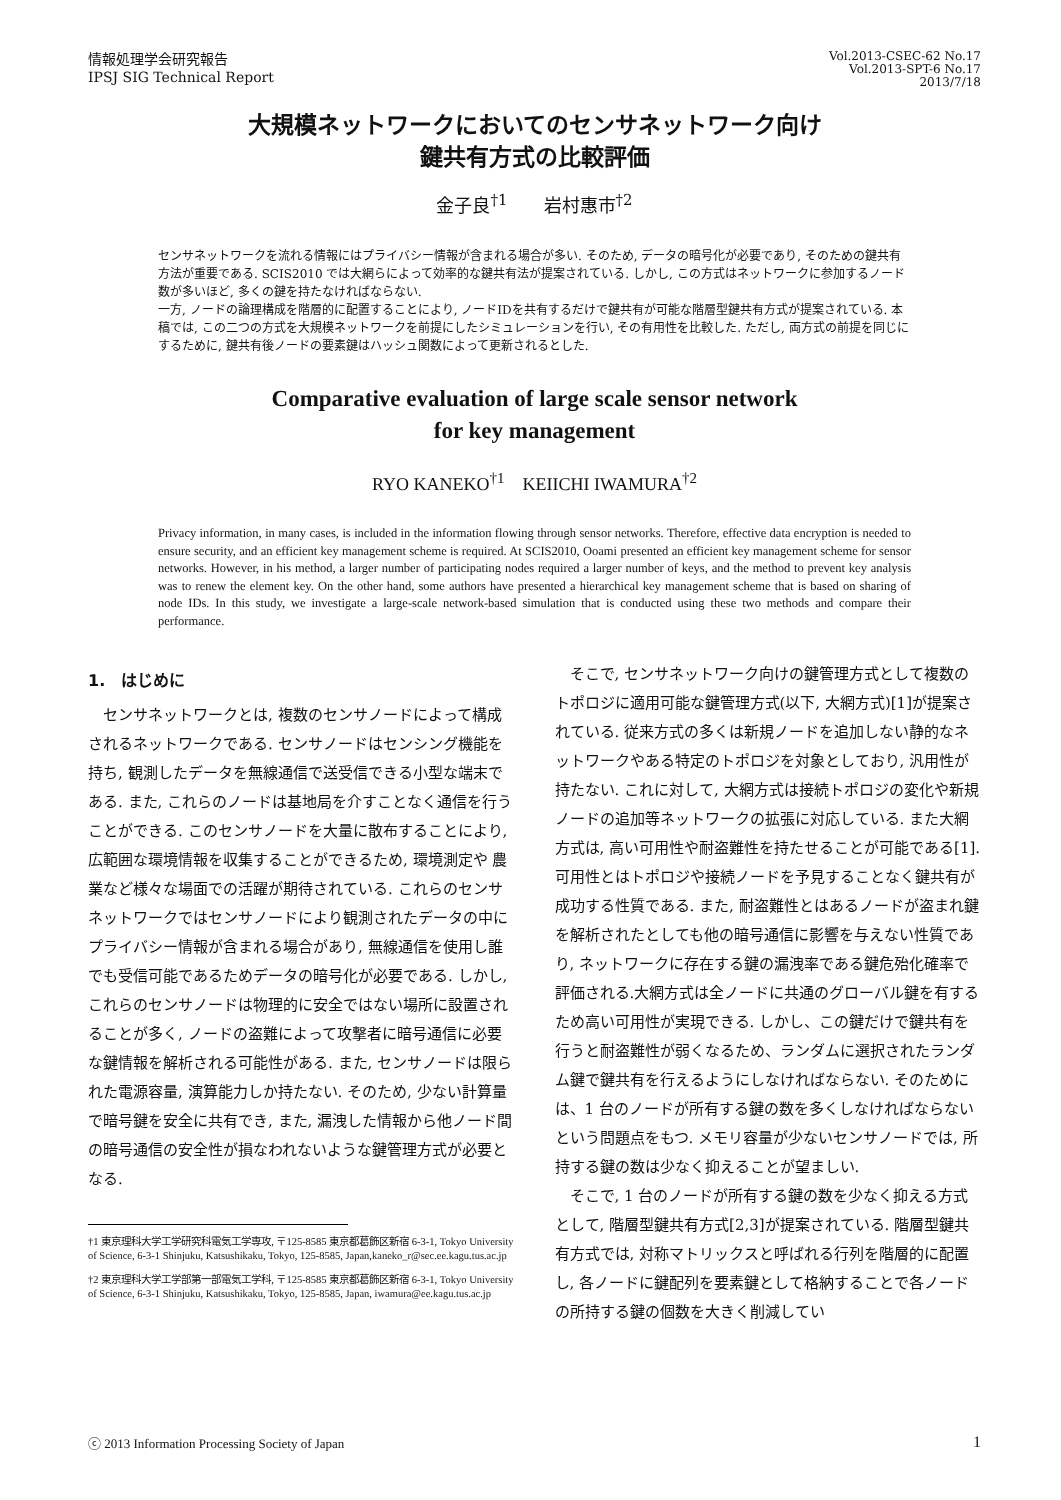情報処理学会研究報告
IPSJ SIG Technical Report
Vol.2013-CSEC-62 No.17
Vol.2013-SPT-6 No.17
2013/7/18
大規模ネットワークにおいてのセンサネットワーク向け
鍵共有方式の比較評価
金子良<sup>†1</sup>　　岩村惠市<sup>†2</sup>
センサネットワークを流れる情報にはプライバシー情報が含まれる場合が多い. そのため, データの暗号化が必要であり, そのための鍵共有方法が重要である. SCIS2010 では大網らによって効率的な鍵共有法が提案されている. しかし, この方式はネットワークに参加するノード数が多いほど, 多くの鍵を持たなければならない.
一方, ノードの論理構成を階層的に配置することにより, ノードIDを共有するだけで鍵共有が可能な階層型鍵共有方式が提案されている. 本稿では, この二つの方式を大規模ネットワークを前提にしたシミュレーションを行い, その有用性を比較した. ただし, 両方式の前提を同じにするために, 鍵共有後ノードの要素鍵はハッシュ関数によって更新されるとした.
Comparative evaluation of large scale sensor network
for key management
RYO KANEKO<sup>†1</sup>　KEIICHI IWAMURA<sup>†2</sup>
Privacy information, in many cases, is included in the information flowing through sensor networks. Therefore, effective data encryption is needed to ensure security, and an efficient key management scheme is required. At SCIS2010, Ooami presented an efficient key management scheme for sensor networks. However, in his method, a larger number of participating nodes required a larger number of keys, and the method to prevent key analysis was to renew the element key. On the other hand, some authors have presented a hierarchical key management scheme that is based on sharing of node IDs. In this study, we investigate a large-scale network-based simulation that is conducted using these two methods and compare their performance.
1.　はじめに
センサネットワークとは, 複数のセンサノードによって構成されるネットワークである. センサノードはセンシング機能を持ち, 観測したデータを無線通信で送受信できる小型な端末である. また, これらのノードは基地局を介すことなく通信を行うことができる. このセンサノードを大量に散布することにより, 広範囲な環境情報を収集することができるため, 環境測定や 農業など様々な場面での活躍が期待されている. これらのセンサネットワークではセンサノードにより観測されたデータの中にプライバシー情報が含まれる場合があり, 無線通信を使用し誰でも受信可能であるためデータの暗号化が必要である. しかし, これらのセンサノードは物理的に安全ではない場所に設置されることが多く, ノードの盗難によって攻撃者に暗号通信に必要な鍵情報を解析される可能性がある. また, センサノードは限られた電源容量, 演算能力しか持たない. そのため, 少ない計算量で暗号鍵を安全に共有でき, また, 漏洩した情報から他ノード間の暗号通信の安全性が損なわれないような鍵管理方式が必要となる.
†1 東京理科大学工学研究科電気工学専攻, 〒125-8585 東京都葛飾区新宿 6-3-1, Tokyo University of Science, 6-3-1 Shinjuku, Katsushikaku, Tokyo, 125-8585, Japan,kaneko_r@sec.ee.kagu.tus.ac.jp
†2 東京理科大学工学部第一部電気工学科, 〒125-8585 東京都葛飾区新宿 6-3-1, Tokyo University of Science, 6-3-1 Shinjuku, Katsushikaku, Tokyo, 125-8585, Japan, iwamura@ee.kagu.tus.ac.jp
そこで, センサネットワーク向けの鍵管理方式として複数のトポロジに適用可能な鍵管理方式(以下, 大網方式)[1]が提案されている. 従来方式の多くは新規ノードを追加しない静的なネットワークやある特定のトポロジを対象としており, 汎用性が持たない. これに対して, 大網方式は接続トポロジの変化や新規ノードの追加等ネットワークの拡張に対応している. また大網方式は, 高い可用性や耐盗難性を持たせることが可能である[1]. 可用性とはトポロジや接続ノードを予見することなく鍵共有が成功する性質である. また, 耐盗難性とはあるノードが盗まれ鍵を解析されたとしても他の暗号通信に影響を与えない性質であり, ネットワークに存在する鍵の漏洩率である鍵危殆化確率で評価される.大網方式は全ノードに共通のグローバル鍵を有するため高い可用性が実現できる. しかし、この鍵だけで鍵共有を行うと耐盗難性が弱くなるため、ランダムに選択されたランダム鍵で鍵共有を行えるようにしなければならない. そのためには、1 台のノードが所有する鍵の数を多くしなければならないという問題点をもつ. メモリ容量が少ないセンサノードでは, 所持する鍵の数は少なく抑えることが望ましい.
そこで, 1 台のノードが所有する鍵の数を少なく抑える方式として, 階層型鍵共有方式[2,3]が提案されている. 階層型鍵共有方式では, 対称マトリックスと呼ばれる行列を階層的に配置し, 各ノードに鍵配列を要素鍵として格納することで各ノードの所持する鍵の個数を大きく削減してい
ⓒ 2013 Information Processing Society of Japan 1